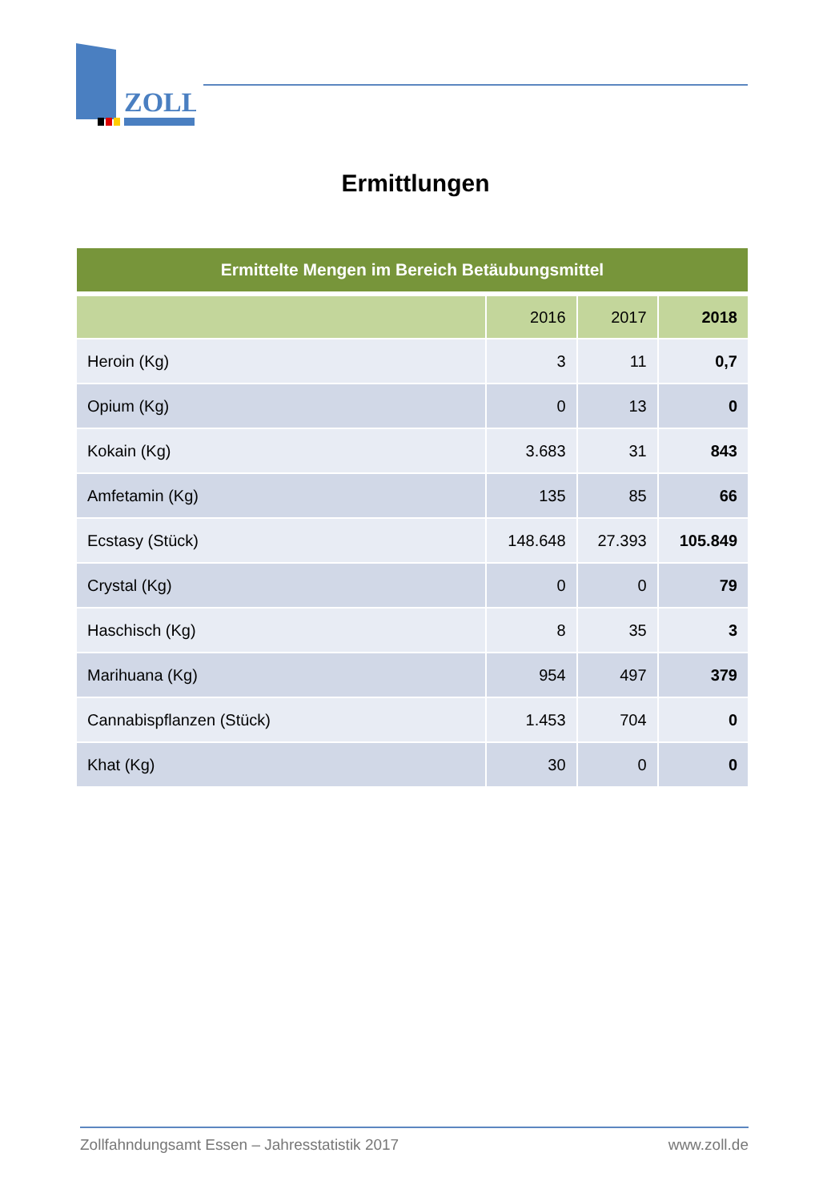ZOLL
Ermittlungen
| Ermittelte Mengen im Bereich Betäubungsmittel | | | |
| --- | --- | --- | --- |
| | 2016 | 2017 | 2018 |
| Heroin (Kg) | 3 | 11 | 0,7 |
| Opium (Kg) | 0 | 13 | 0 |
| Kokain (Kg) | 3.683 | 31 | 843 |
| Amfetamin (Kg) | 135 | 85 | 66 |
| Ecstasy (Stück) | 148.648 | 27.393 | 105.849 |
| Crystal (Kg) | 0 | 0 | 79 |
| Haschisch (Kg) | 8 | 35 | 3 |
| Marihuana (Kg) | 954 | 497 | 379 |
| Cannabispflanzen (Stück) | 1.453 | 704 | 0 |
| Khat (Kg) | 30 | 0 | 0 |
Zollfahndungsamt Essen – Jahresstatistik 2017 www.zoll.de